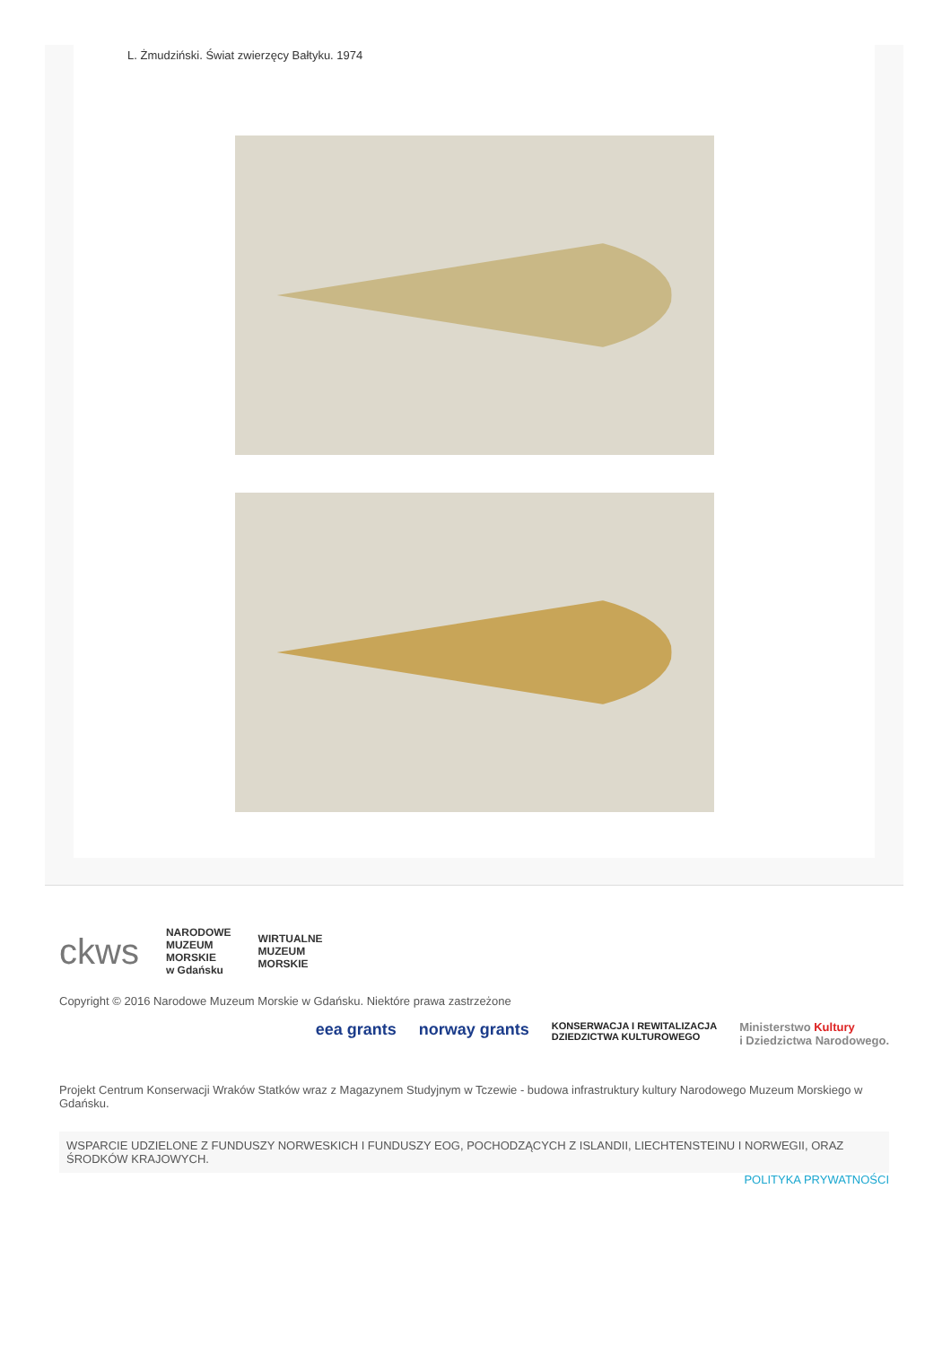L. Żmudziński. Świat zwierzęcy Bałtyku. 1974
ckws NARODOWE
MUZEUM
MORSKIE
w Gdańsku WIRTUALNE
MUZEUM
MORSKIE
Copyright © 2016 Narodowe Muzeum Morskie w Gdańsku. Niektóre prawa zastrzeżone
eea grants norway grants KONSERWACJA I REWITALIZACJA
DZIEDZICTWA KULTUROWEGO Ministerstwo Kultury
i Dziedzictwa Narodowego.
Projekt Centrum Konserwacji Wraków Statków wraz z Magazynem Studyjnym w Tczewie - budowa infrastruktury kultury Narodowego Muzeum Morskiego w Gdańsku.
WSPARCIE UDZIELONE Z FUNDUSZY NORWESKICH I FUNDUSZY EOG, POCHODZĄCYCH Z ISLANDII, LIECHTENSTEINU I NORWEGII, ORAZ ŚRODKÓW KRAJOWYCH.
POLITYKA PRYWATNOŚCI